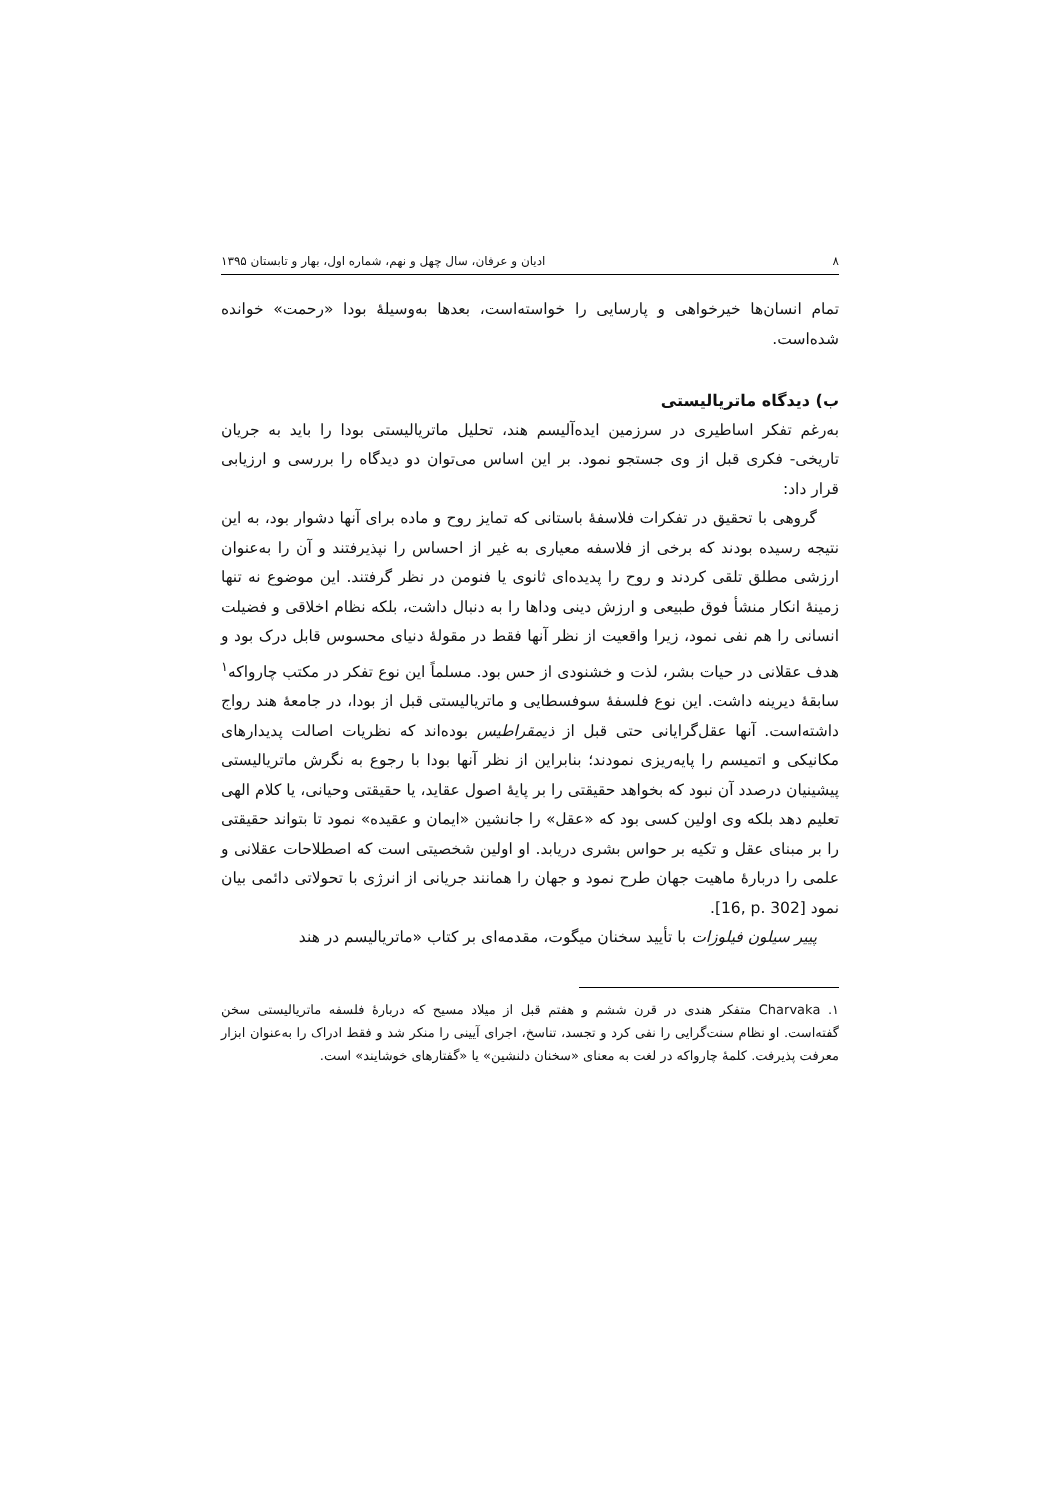٨ ادیان و عرفان، سال چهل و نهم، شماره اول، بهار و تابستان ۱۳۹۵
تمام انسان‌ها خیرخواهی و پارسایی را خواسته‌است، بعدها به‌وسیلهٔ بودا «رحمت» خوانده شده‌است.
ب) دیدگاه ماتریالیستی
به‌رغم تفکر اساطیری در سرزمین ایده‌آلیسم هند، تحلیل ماتریالیستی بودا را باید به جریان تاریخی- فکری قبل از وی جستجو نمود. بر این اساس می‌توان دو دیدگاه را بررسی و ارزیابی قرار داد:
گروهی با تحقیق در تفکرات فلاسفهٔ باستانی که تمایز روح و ماده برای آنها دشوار بود، به این نتیجه رسیده بودند که برخی از فلاسفه معیاری به غیر از احساس را نپذیرفتند و آن را به‌عنوان ارزشی مطلق تلقی کردند و روح را پدیده‌ای ثانوی یا فنومن در نظر گرفتند. این موضوع نه تنها زمینهٔ انکار منشأ فوق طبیعی و ارزش دینی وداها را به دنبال داشت، بلکه نظام اخلاقی و فضیلت انسانی را هم نفی نمود، زیرا واقعیت از نظر آنها فقط در مقولهٔ دنیای محسوس قابل درک بود و هدف عقلانی در حیات بشر، لذت و خشنودی از حس بود. مسلماً این نوع تفکر در مکتب چارواکه<sup>۱</sup> سابقهٔ دیرینه داشت. این نوع فلسفهٔ سوفسطایی و ماتریالیستی قبل از بودا، در جامعهٔ هند رواج داشته‌است. آنها عقل‌گرایانی حتی قبل از ذیمقراطیس بوده‌اند که نظریات اصالت پدیدارهای مکانیکی و اتمیسم را پایه‌ریزی نمودند؛ بنابراین از نظر آنها بودا با رجوع به نگرش ماتریالیستی پیشینیان درصدد آن نبود که بخواهد حقیقتی را بر پایهٔ اصول عقاید، یا حقیقتی وحیانی، یا کلام الهی تعلیم دهد بلکه وی اولین کسی بود که «عقل» را جانشین «ایمان و عقیده» نمود تا بتواند حقیقتی را بر مبنای عقل و تکیه بر حواس بشری دریابد. او اولین شخصیتی است که اصطلاحات عقلانی و علمی را دربارهٔ ماهیت جهان طرح نمود و جهان را همانند جریانی از انرژی با تحولاتی دائمی بیان نمود [16, p. 302].
پییر سیلون فیلوزات با تأیید سخنان میگوت، مقدمه‌ای بر کتاب «ماتریالیسم در هند
۱. Charvaka متفکر هندی در قرن ششم و هفتم قبل از میلاد مسیح که دربارهٔ فلسفه ماتریالیستی سخن گفته‌است. او نظام سنت‌گرایی را نفی کرد و تجسد، تناسخ، اجرای آیینی را منکر شد و فقط ادراک را به‌عنوان ابزار معرفت پذیرفت. کلمهٔ چارواکه در لغت به معنای «سخنان دلنشین» یا «گفتارهای خوشایند» است.